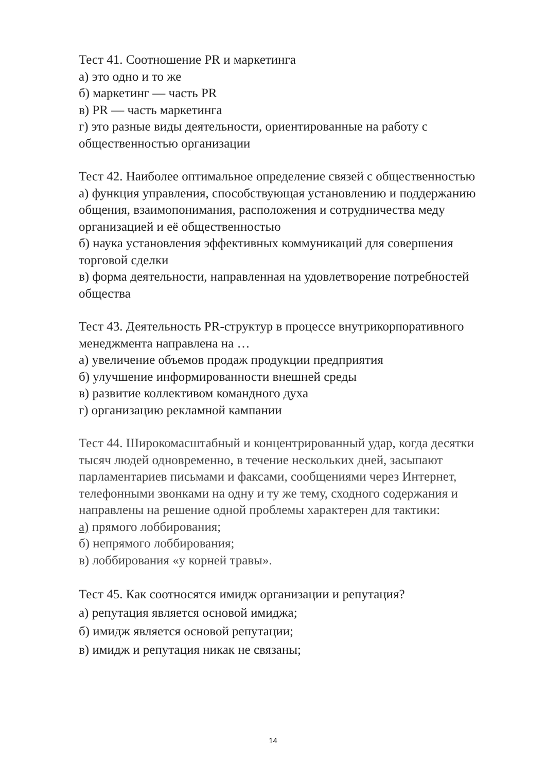Тест 41. Соотношение PR и маркетинга
а) это одно и то же
б) маркетинг — часть PR
в) PR — часть маркетинга
г) это разные виды деятельности, ориентированные на работу с общественностью организации
Тест 42. Наиболее оптимальное определение связей с общественностью
а) функция управления, способствующая установлению и поддержанию общения, взаимопонимания, расположения и сотрудничества меду организацией и её общественностью
б) наука установления эффективных коммуникаций для совершения торговой сделки
в) форма деятельности, направленная на удовлетворение потребностей общества
Тест 43. Деятельность PR-структур в процессе внутрикорпоративного менеджмента направлена на …
а) увеличение объемов продаж продукции предприятия
б) улучшение информированности внешней среды
в) развитие коллективом командного духа
г) организацию рекламной кампании
Тест 44. Широкомасштабный и концентрированный удар, когда десятки тысяч людей одновременно, в течение нескольких дней, засыпают парламентариев письмами и факсами, сообщениями через Интернет, телефонными звонками на одну и ту же тему, сходного содержания и направлены на решение одной проблемы характерен для тактики:
а) прямого лоббирования;
б) непрямого лоббирования;
в) лоббирования «у корней травы».
Тест 45. Как соотносятся имидж организации и репутация?
а) репутация является основой имиджа;
б) имидж является основой репутации;
в) имидж и репутация никак не связаны;
14